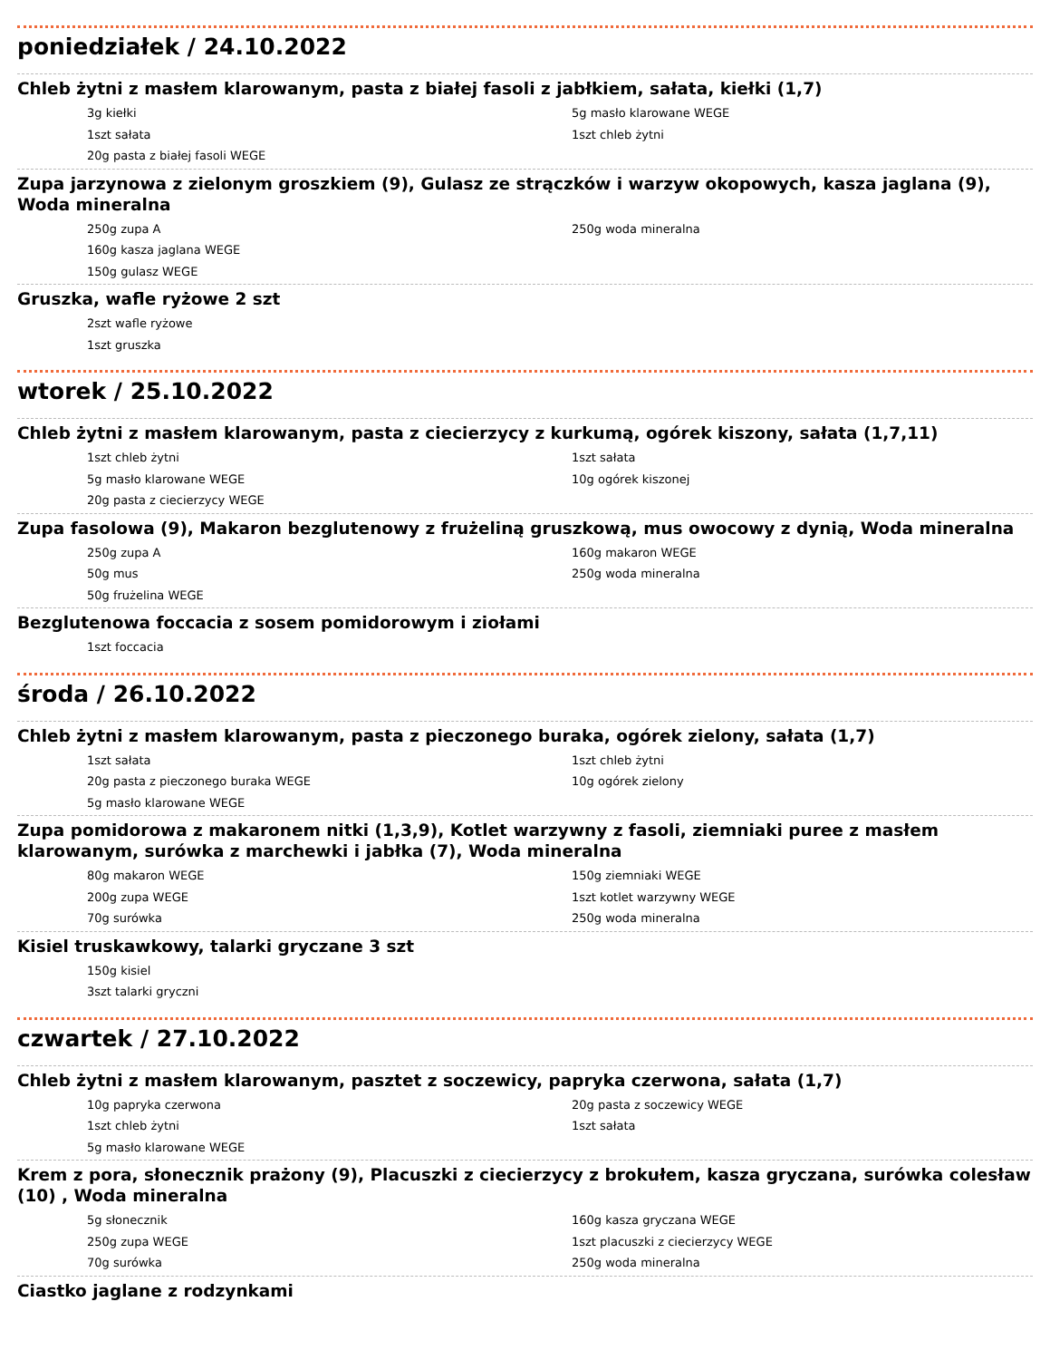poniedziałek / 24.10.2022
Chleb żytni z masłem klarowanym, pasta z białej fasoli z jabłkiem, sałata, kiełki (1,7)
3g kiełki
5g masło klarowane WEGE
1szt sałata
1szt chleb żytni
20g pasta z białej fasoli WEGE
Zupa jarzynowa z zielonym groszkiem (9), Gulasz ze strączków i warzyw okopowych, kasza jaglana (9), Woda mineralna
250g zupa A
250g woda mineralna
160g kasza jaglana WEGE
150g gulasz WEGE
Gruszka, wafle ryżowe 2 szt
2szt wafle ryżowe
1szt gruszka
wtorek / 25.10.2022
Chleb żytni z masłem klarowanym, pasta z ciecierzycy z kurkumą, ogórek kiszony, sałata (1,7,11)
1szt chleb żytni
1szt sałata
5g masło klarowane WEGE
10g ogórek kiszonej
20g pasta z ciecierzycy WEGE
Zupa fasolowa (9), Makaron bezglutenowy z frużeliną gruszkową, mus owocowy z dynią, Woda mineralna
250g zupa A
160g makaron WEGE
50g mus
250g woda mineralna
50g frużelina WEGE
Bezglutenowa foccacia z sosem pomidorowym i ziołami
1szt foccacia
środa / 26.10.2022
Chleb żytni z masłem klarowanym, pasta z pieczonego buraka, ogórek zielony, sałata (1,7)
1szt sałata
1szt chleb żytni
20g pasta z pieczonego buraka WEGE
10g ogórek zielony
5g masło klarowane WEGE
Zupa pomidorowa z makaronem nitki (1,3,9), Kotlet warzywny z fasoli, ziemniaki puree z masłem klarowanym, surówka z marchewki i jabłka (7), Woda mineralna
80g makaron WEGE
150g ziemniaki WEGE
200g zupa WEGE
1szt kotlet warzywny WEGE
70g surówka
250g woda mineralna
Kisiel truskawkowy, talarki gryczane 3 szt
150g kisiel
3szt talarki gryczni
czwartek / 27.10.2022
Chleb żytni z masłem klarowanym, pasztet z soczewicy, papryka czerwona, sałata (1,7)
10g papryka czerwona
20g pasta z soczewicy WEGE
1szt chleb żytni
1szt sałata
5g masło klarowane WEGE
Krem z pora, słonecznik prażony (9), Placuszki z ciecierzycy z brokułem, kasza gryczana, surówka colesław (10) , Woda mineralna
5g słonecznik
160g kasza gryczana WEGE
250g zupa WEGE
1szt placuszki z ciecierzycy WEGE
70g surówka
250g woda mineralna
Ciastko jaglane z rodzynkami